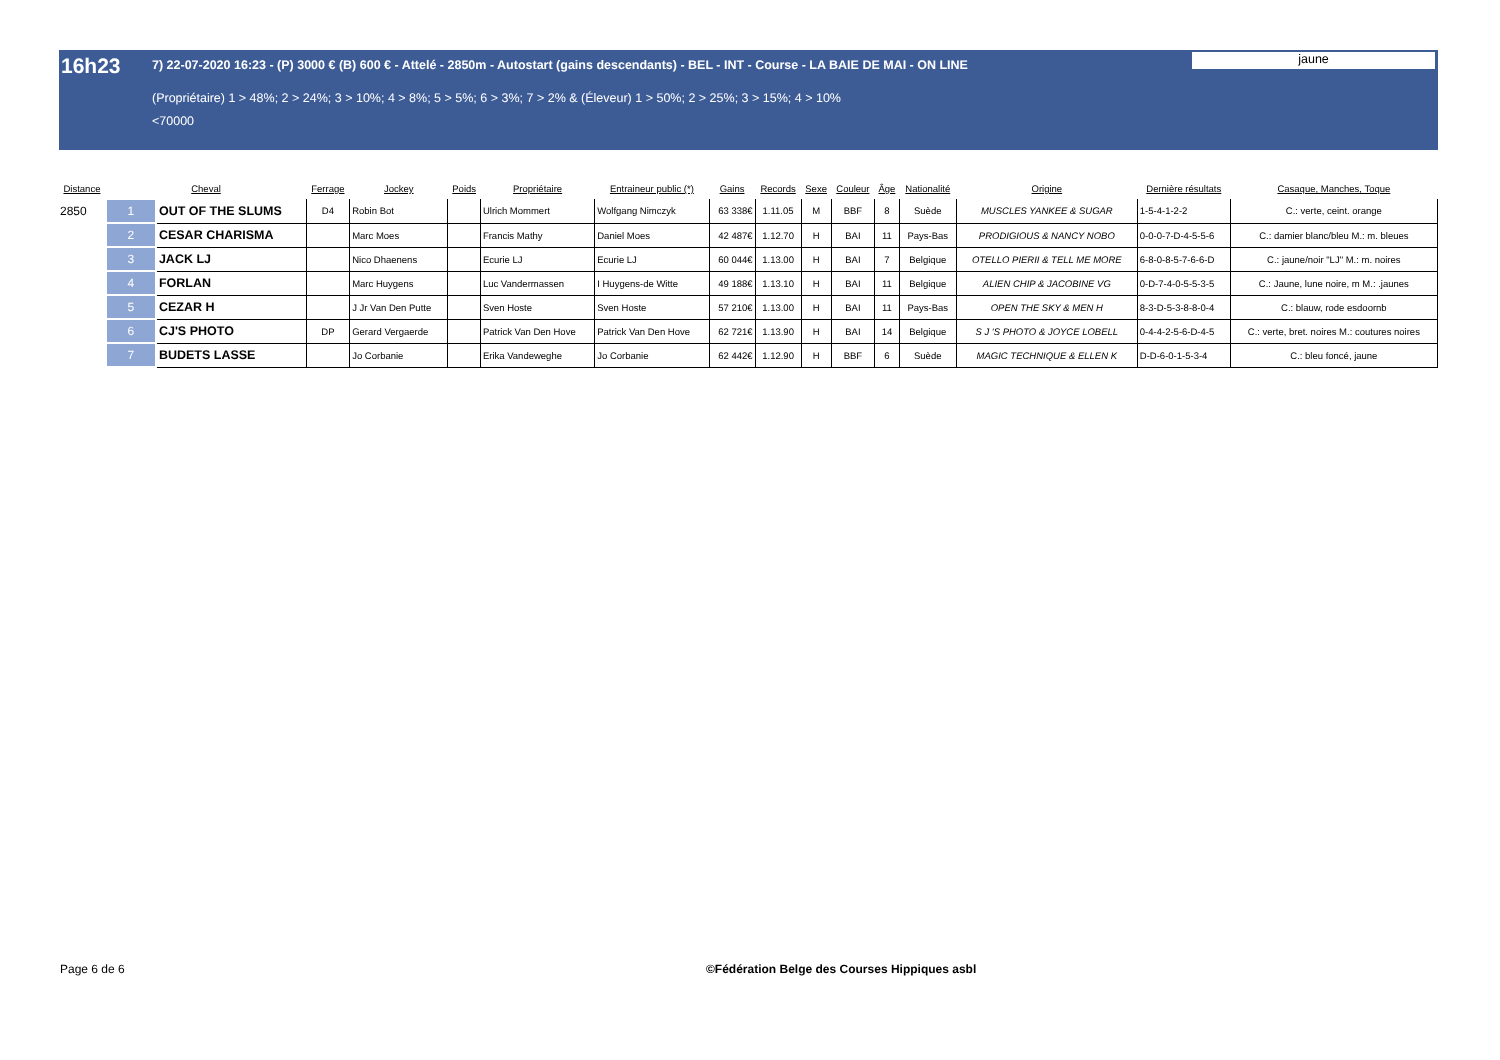16h23
7) 22-07-2020 16:23 - (P) 3000 € (B) 600 € - Attelé - 2850m - Autostart (gains descendants) - BEL - INT - Course - LA BAIE DE MAI - ON LINE
(Propriétaire) 1 > 48%; 2 > 24%; 3 > 10%; 4 > 8%; 5 > 5%; 6 > 3%; 7 > 2% & (Éleveur) 1 > 50%; 2 > 25%; 3 > 15%; 4 > 10%
<70000
jaune
| Distance | Cheval | | Ferrage | Jockey | Poids | Propriétaire | Entraineur public (*) | Gains | Records | Sexe | Couleur | Âge | Nationalité | Origine | Dernière résultats | Casaque, Manches, Toque |
| --- | --- | --- | --- | --- | --- | --- | --- | --- | --- | --- | --- | --- | --- | --- | --- | --- |
| 2850 | 1 | OUT OF THE SLUMS | D4 | Robin Bot | | Ulrich Mommert | Wolfgang Nimczyk | 63 338€ | 1.11.05 | M | BBF | 8 | Suède | MUSCLES YANKEE & SUGAR | 1-5-4-1-2-2 | C.: verte, ceint. orange |
| | 2 | CESAR CHARISMA | | Marc Moes | | Francis Mathy | Daniel Moes | 42 487€ | 1.12.70 | H | BAI | 11 | Pays-Bas | PRODIGIOUS & NANCY NOBO | 0-0-0-7-D-4-5-5-6 | C.: damier blanc/bleu M.: m. bleues |
| | 3 | JACK LJ | | Nico Dhaenens | | Ecurie LJ | Ecurie LJ | 60 044€ | 1.13.00 | H | BAI | 7 | Belgique | OTELLO PIERII & TELL ME MORE | 6-8-0-8-5-7-6-6-D | C.: jaune/noir "LJ" M.: m. noires |
| | 4 | FORLAN | | Marc Huygens | | Luc Vandermassen | I Huygens-de Witte | 49 188€ | 1.13.10 | H | BAI | 11 | Belgique | ALIEN CHIP & JACOBINE VG | 0-D-7-4-0-5-5-3-5 | C.: Jaune, lune noire, m M.: .jaunes |
| | 5 | CEZAR H | | J Jr Van Den Putte | | Sven Hoste | Sven Hoste | 57 210€ | 1.13.00 | H | BAI | 11 | Pays-Bas | OPEN THE SKY & MEN H | 8-3-D-5-3-8-8-0-4 | C.: blauw, rode esdoornb |
| | 6 | CJ'S PHOTO | DP | Gerard Vergaerde | | Patrick Van Den Hove | Patrick Van Den Hove | 62 721€ | 1.13.90 | H | BAI | 14 | Belgique | S J 'S PHOTO & JOYCE LOBELL | 0-4-4-2-5-6-D-4-5 | C.: verte, bret. noires M.: coutures noires |
| | 7 | BUDETS LASSE | | Jo Corbanie | | Erika Vandeweghe | Jo Corbanie | 62 442€ | 1.12.90 | H | BBF | 6 | Suède | MAGIC TECHNIQUE & ELLEN K | D-D-6-0-1-5-3-4 | C.: bleu foncé, jaune |
Page 6 de 6
©Fédération Belge des Courses Hippiques asbl